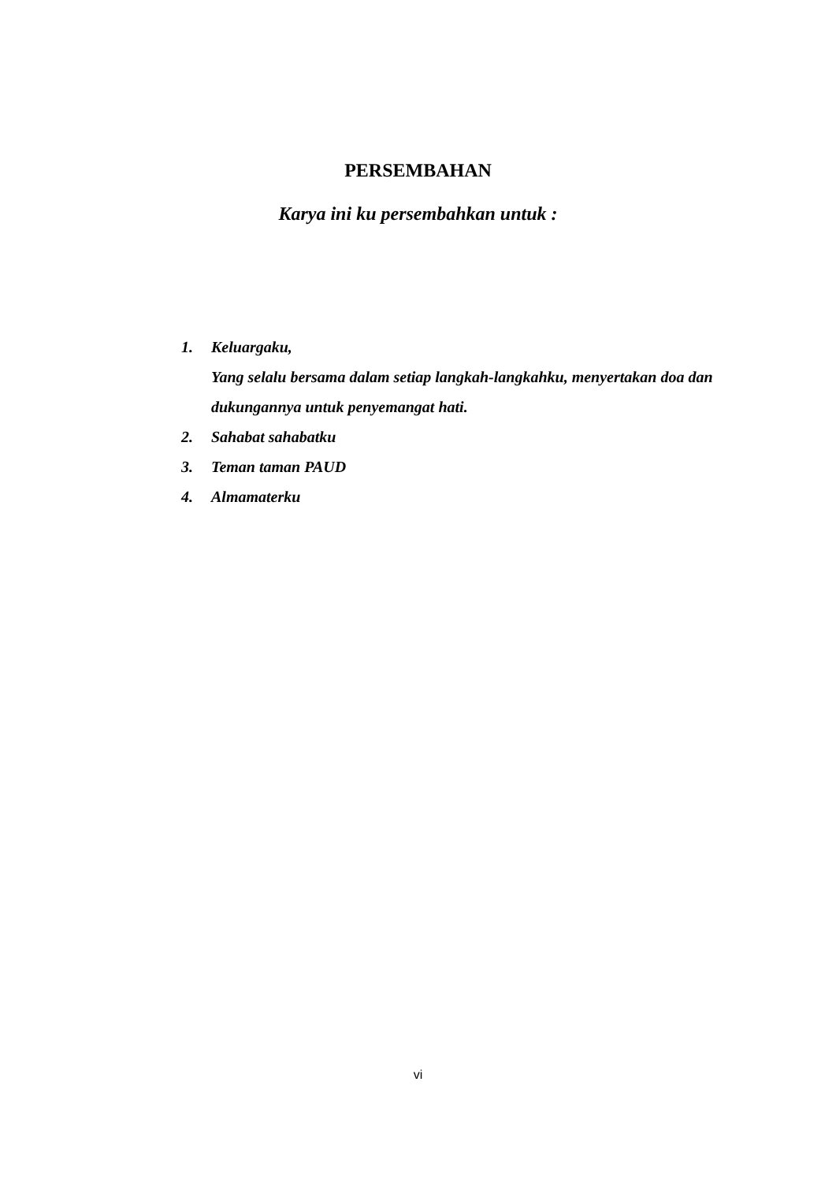PERSEMBAHAN
Karya ini ku persembahkan untuk :
1. Keluargaku,
Yang selalu bersama dalam setiap langkah-langkahku, menyertakan doa dan dukungannya untuk penyemangat hati.
2. Sahabat sahabatku
3. Teman taman PAUD
4. Almamaterku
vi